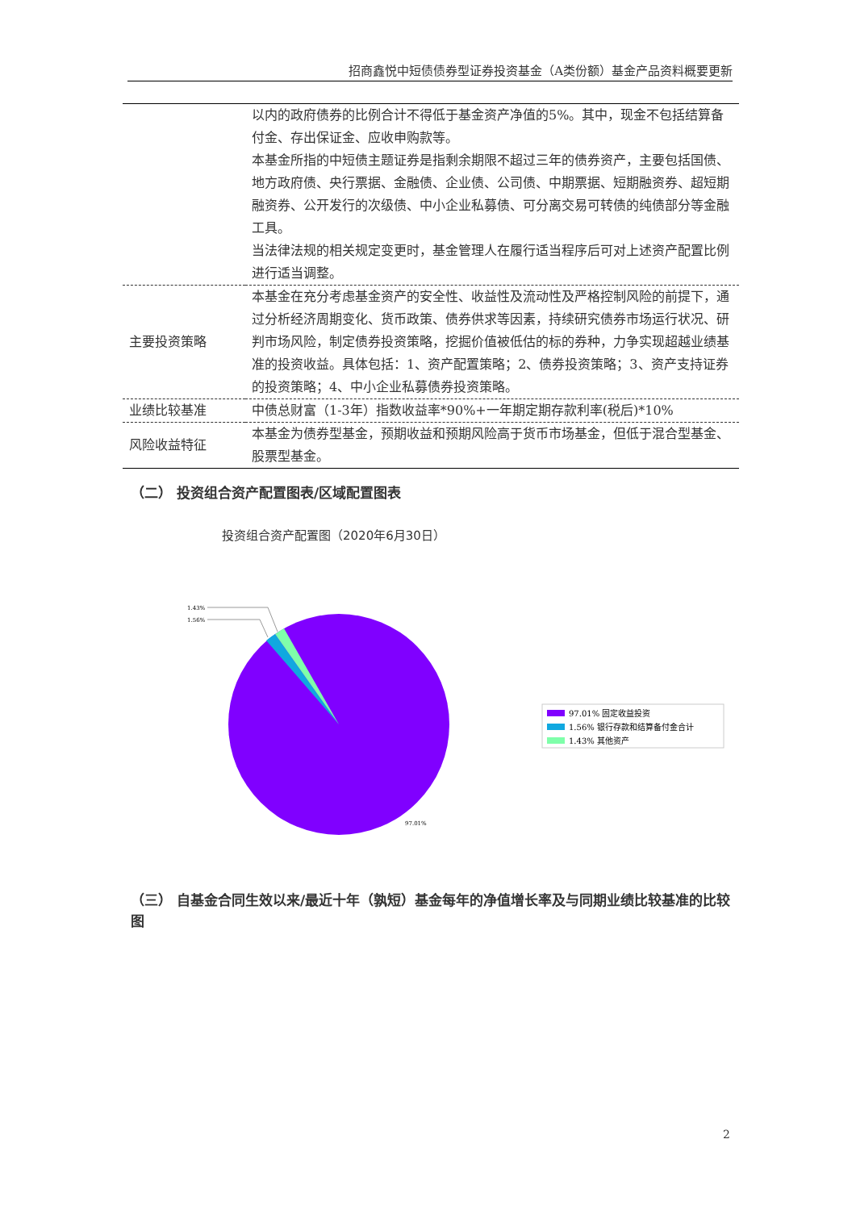招商鑫悦中短债债券型证券投资基金（A类份额）基金产品资料概要更新
| | 以内的政府债券的比例合计不得低于基金资产净值的5%。其中，现金不包括结算备付金、存出保证金、应收申购款等。 本基金所指的中短债主题证券是指剩余期限不超过三年的债券资产，主要包括国债、地方政府债、央行票据、金融债、企业债、公司债、中期票据、短期融资券、超短期融资券、公开发行的次级债、中小企业私募债、可分离交易可转债的纯债部分等金融工具。 当法律法规的相关规定变更时，基金管理人在履行适当程序后可对上述资产配置比例进行适当调整。 |
| 主要投资策略 | 本基金在充分考虑基金资产的安全性、收益性及流动性及严格控制风险的前提下，通过分析经济周期变化、货币政策、债券供求等因素，持续研究债券市场运行状况、研判市场风险，制定债券投资策略，挖掘价值被低估的标的券种，力争实现超越业绩基准的投资收益。具体包括：1、资产配置策略；2、债券投资策略；3、资产支持证券的投资策略；4、中小企业私募债券投资策略。 |
| 业绩比较基准 | 中债总财富（1-3年）指数收益率*90%+一年期定期存款利率(税后)*10% |
| 风险收益特征 | 本基金为债券型基金，预期收益和预期风险高于货币市场基金，但低于混合型基金、股票型基金。 |
（二） 投资组合资产配置图表/区域配置图表
投资组合资产配置图（2020年6月30日）
1.43%
1.56%
97.01%
97.01% 固定收益投资
1.56% 银行存款和结算备付金合计
1.43% 其他资产
（三） 自基金合同生效以来/最近十年（孰短）基金每年的净值增长率及与同期业绩比较基准的比较图
2